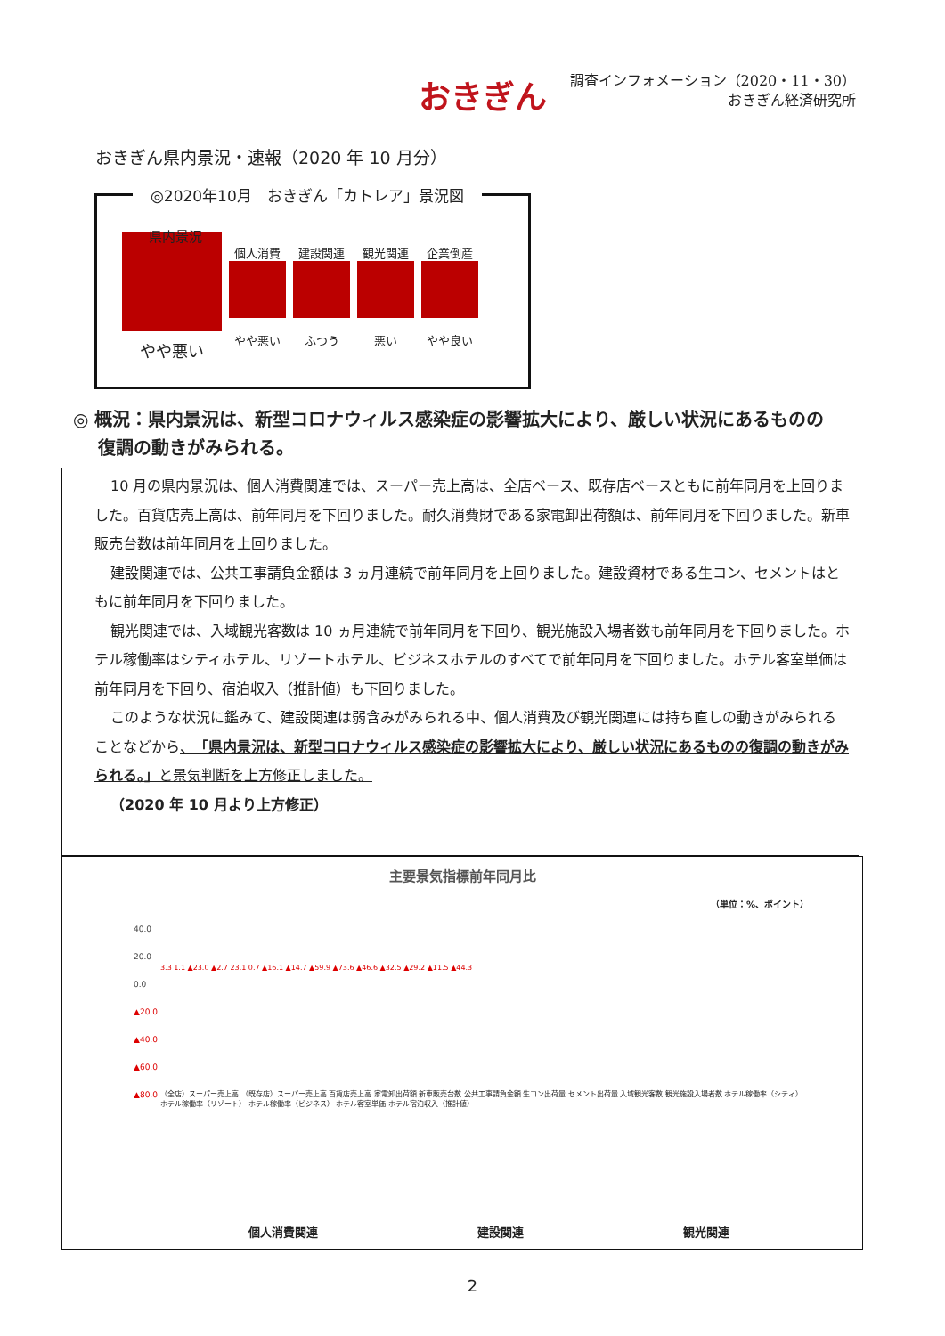おきぎん
調査インフォメーション（2020・11・30）
おきぎん経済研究所
おきぎん県内景況・速報（2020 年 10 月分）
◎2020年10月　おきぎん「カトレア」景況図
県内景況
やや悪い
個人消費
やや悪い
建設関連
ふつう
観光関連
悪い
企業倒産
やや良い
◎ 概況：県内景況は、新型コロナウィルス感染症の影響拡大により、厳しい状況にあるものの
復調の動きがみられる。
10 月の県内景況は、個人消費関連では、スーパー売上高は、全店ベース、既存店ベースともに前年同月を上回りました。百貨店売上高は、前年同月を下回りました。耐久消費財である家電卸出荷額は、前年同月を下回りました。新車販売台数は前年同月を上回りました。
建設関連では、公共工事請負金額は 3 ヵ月連続で前年同月を上回りました。建設資材である生コン、セメントはともに前年同月を下回りました。
観光関連では、入域観光客数は 10 ヵ月連続で前年同月を下回り、観光施設入場者数も前年同月を下回りました。ホテル稼働率はシティホテル、リゾートホテル、ビジネスホテルのすべてで前年同月を下回りました。ホテル客室単価は前年同月を下回り、宿泊収入（推計値）も下回りました。
このような状況に鑑みて、建設関連は弱含みがみられる中、個人消費及び観光関連には持ち直しの動きがみられることなどから、「県内景況は、新型コロナウィルス感染症の影響拡大により、厳しい状況にあるものの復調の動きがみられる。」と景気判断を上方修正しました。
（2020 年 10 月より上方修正）
主要景気指標前年同月比
（単位：%、ポイント）
40.0
20.0
0.0
▲20.0
▲40.0
▲60.0
▲80.0
3.3 1.1 ▲23.0 ▲2.7 23.1 0.7 ▲16.1 ▲14.7 ▲59.9 ▲73.6 ▲46.6 ▲32.5 ▲29.2 ▲11.5 ▲44.3
（全店）スーパー売上高 （既存店）スーパー売上高 百貨店売上高 家電卸出荷額 新車販売台数 公共工事請負金額 生コン出荷量 セメント出荷量 入域観光客数 観光施設入場者数 ホテル稼働率（シティ） ホテル稼働率（リゾート） ホテル稼働率（ビジネス） ホテル客室単価 ホテル宿泊収入（推計値）
個人消費関連 建設関連 観光関連
2